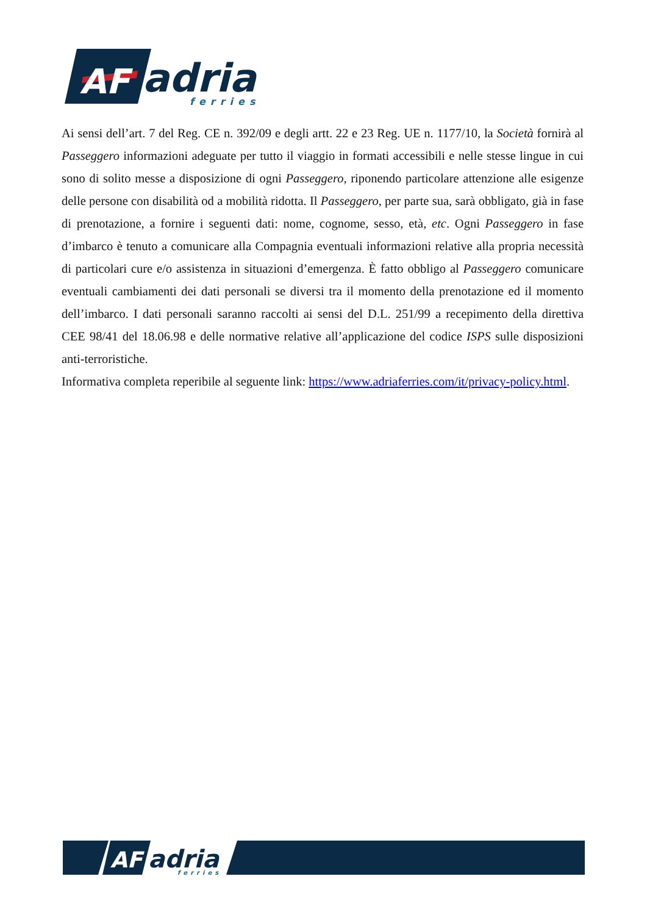AF
adria
ferries
Ai sensi dell’art. 7 del Reg. CE n. 392/09 e degli artt. 22 e 23 Reg. UE n. 1177/10, la Società fornirà al Passeggero informazioni adeguate per tutto il viaggio in formati accessibili e nelle stesse lingue in cui sono di solito messe a disposizione di ogni Passeggero, riponendo particolare attenzione alle esigenze delle persone con disabilità od a mobilità ridotta. Il Passeggero, per parte sua, sarà obbligato, già in fase di prenotazione, a fornire i seguenti dati: nome, cognome, sesso, età, etc. Ogni Passeggero in fase d’imbarco è tenuto a comunicare alla Compagnia eventuali informazioni relative alla propria necessità di particolari cure e/o assistenza in situazioni d’emergenza. È fatto obbligo al Passeggero comunicare eventuali cambiamenti dei dati personali se diversi tra il momento della prenotazione ed il momento dell’imbarco. I dati personali saranno raccolti ai sensi del D.L. 251/99 a recepimento della direttiva CEE 98/41 del 18.06.98 e delle normative relative all’applicazione del codice ISPS sulle disposizioni anti-terroristiche.
Informativa completa reperibile al seguente link: https://www.adriaferries.com/it/privacy-policy.html.
AF
adria
ferries